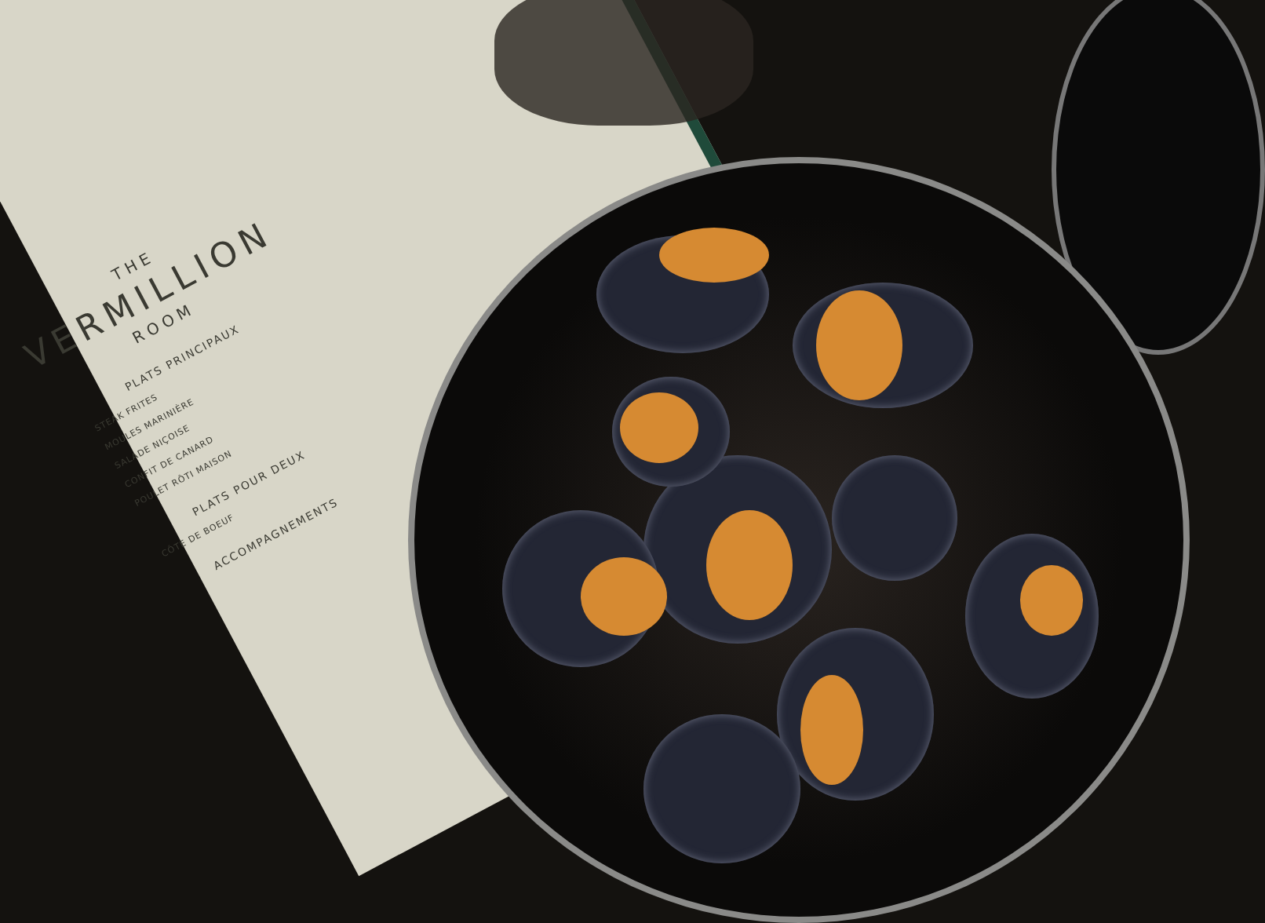THE
VERMILLION
ROOM
PLATS PRINCIPAUX
STEAK FRITES
MOULES MARINIÈRE
SALADE NIÇOISE
CONFIT DE CANARD
POULET RÔTI MAISON
PLATS POUR DEUX
CÔTE DE BOEUF
ACCOMPAGNEMENTS